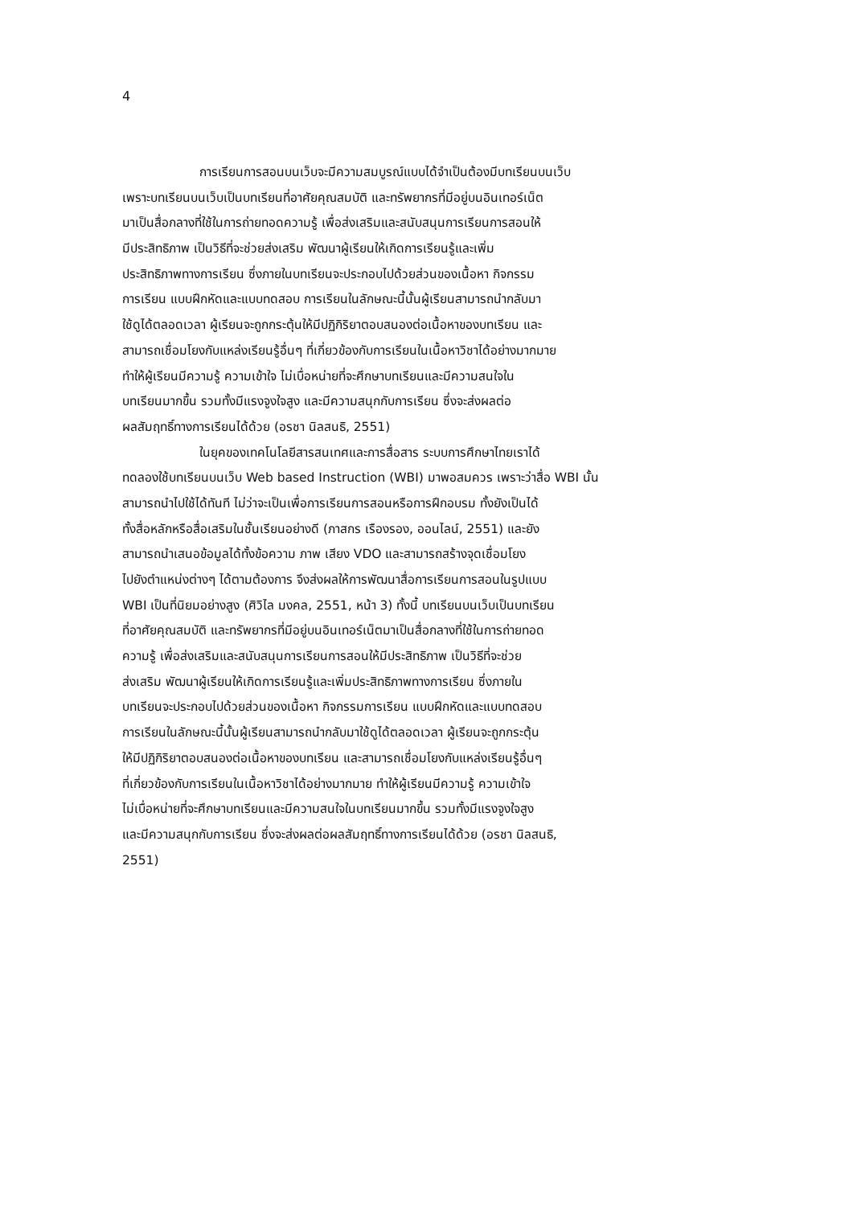4
การเรียนการสอนบนเว็บจะมีความสมบูรณ์แบบได้จำเป็นต้องมีบทเรียนบนเว็บ
เพราะบทเรียนบนเว็บเป็นบทเรียนที่อาศัยคุณสมบัติ และทรัพยากรที่มีอยู่บนอินเทอร์เน็ต
มาเป็นสื่อกลางที่ใช้ในการถ่ายทอดความรู้ เพื่อส่งเสริมและสนับสนุนการเรียนการสอนให้
มีประสิทธิภาพ เป็นวิธีที่จะช่วยส่งเสริม พัฒนาผู้เรียนให้เกิดการเรียนรู้และเพิ่ม
ประสิทธิภาพทางการเรียน ซึ่งภายในบทเรียนจะประกอบไปด้วยส่วนของเนื้อหา กิจกรรม
การเรียน แบบฝึกหัดและแบบทดสอบ การเรียนในลักษณะนี้นั้นผู้เรียนสามารถนำกลับมา
ใช้ดูได้ตลอดเวลา ผู้เรียนจะถูกกระตุ้นให้มีปฏิกิริยาตอบสนองต่อเนื้อหาของบทเรียน และ
สามารถเชื่อมโยงกับแหล่งเรียนรู้อื่นๆ ที่เกี่ยวข้องกับการเรียนในเนื้อหาวิชาได้อย่างมากมาย
ทำให้ผู้เรียนมีความรู้ ความเข้าใจ ไม่เบื่อหน่ายที่จะศึกษาบทเรียนและมีความสนใจใน
บทเรียนมากขึ้น รวมทั้งมีแรงจูงใจสูง และมีความสนุกกับการเรียน ซึ่งจะส่งผลต่อ
ผลสัมฤทธิ์ทางการเรียนได้ด้วย (อรชา นิลสนธิ, 2551)
ในยุคของเทคโนโลยีสารสนเทศและการสื่อสาร ระบบการศึกษาไทยเราได้
ทดลองใช้บทเรียนบนเว็บ Web based Instruction (WBI) มาพอสมควร เพราะว่าสื่อ WBI นั้น
สามารถนำไปใช้ได้ทันที ไม่ว่าจะเป็นเพื่อการเรียนการสอนหรือการฝึกอบรม ทั้งยังเป็นได้
ทั้งสื่อหลักหรือสื่อเสริมในชั้นเรียนอย่างดี (ภาสกร เรืองรอง, ออนไลน์, 2551) และยัง
สามารถนำเสนอข้อมูลได้ทั้งข้อความ ภาพ เสียง VDO และสามารถสร้างจุดเชื่อมโยง
ไปยังตำแหน่งต่างๆ ได้ตามต้องการ จึงส่งผลให้การพัฒนาสื่อการเรียนการสอนในรูปแบบ
WBI เป็นที่นิยมอย่างสูง (ศิวิไล มงคล, 2551, หน้า 3) ทั้งนี้ บทเรียนบนเว็บเป็นบทเรียน
ที่อาศัยคุณสมบัติ และทรัพยากรที่มีอยู่บนอินเทอร์เน็ตมาเป็นสื่อกลางที่ใช้ในการถ่ายทอด
ความรู้ เพื่อส่งเสริมและสนับสนุนการเรียนการสอนให้มีประสิทธิภาพ เป็นวิธีที่จะช่วย
ส่งเสริม พัฒนาผู้เรียนให้เกิดการเรียนรู้และเพิ่มประสิทธิภาพทางการเรียน ซึ่งภายใน
บทเรียนจะประกอบไปด้วยส่วนของเนื้อหา กิจกรรมการเรียน แบบฝึกหัดและแบบทดสอบ
การเรียนในลักษณะนี้นั้นผู้เรียนสามารถนำกลับมาใช้ดูได้ตลอดเวลา ผู้เรียนจะถูกกระตุ้น
ให้มีปฏิกิริยาตอบสนองต่อเนื้อหาของบทเรียน และสามารถเชื่อมโยงกับแหล่งเรียนรู้อื่นๆ
ที่เกี่ยวข้องกับการเรียนในเนื้อหาวิชาได้อย่างมากมาย ทำให้ผู้เรียนมีความรู้ ความเข้าใจ
ไม่เบื่อหน่ายที่จะศึกษาบทเรียนและมีความสนใจในบทเรียนมากขึ้น รวมทั้งมีแรงจูงใจสูง
และมีความสนุกกับการเรียน ซึ่งจะส่งผลต่อผลสัมฤทธิ์ทางการเรียนได้ด้วย (อรชา นิลสนธิ,
2551)